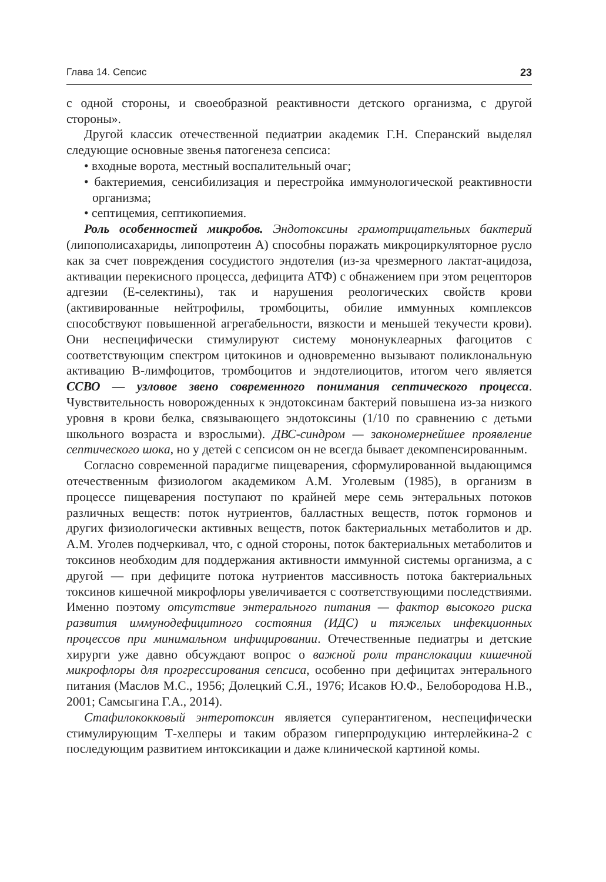Глава 14. Сепсис 23
с одной стороны, и своеобразной реактивности детского организма, с другой стороны».
Другой классик отечественной педиатрии академик Г.Н. Сперанский выделял следующие основные звенья патогенеза сепсиса:
• входные ворота, местный воспалительный очаг;
• бактериемия, сенсибилизация и перестройка иммунологической реактивности организма;
• септицемия, септикопиемия.
Роль особенностей микробов. Эндотоксины грамотрицательных бактерий (липополисахариды, липопротеин А) способны поражать микроциркуляторное русло как за счет повреждения сосудистого эндотелия (из-за чрезмерного лактат-ацидоза, активации перекисного процесса, дефицита АТФ) с обнажением при этом рецепторов адгезии (Е-селектины), так и нарушения реологических свойств крови (активированные нейтрофилы, тромбоциты, обилие иммунных комплексов способствуют повышенной агрегабельности, вязкости и меньшей текучести крови). Они неспецифически стимулируют систему мононуклеарных фагоцитов с соответствующим спектром цитокинов и одновременно вызывают поликлональную активацию В-лимфоцитов, тромбоцитов и эндотелиоцитов, итогом чего является ССВО — узловое звено современного понимания септического процесса. Чувствительность новорожденных к эндотоксинам бактерий повышена из-за низкого уровня в крови белка, связывающего эндотоксины (1/10 по сравнению с детьми школьного возраста и взрослыми). ДВС-синдром — закономернейшее проявление септического шока, но у детей с сепсисом он не всегда бывает декомпенсированным.
Согласно современной парадигме пищеварения, сформулированной выдающимся отечественным физиологом академиком А.М. Уголевым (1985), в организм в процессе пищеварения поступают по крайней мере семь энтеральных потоков различных веществ: поток нутриентов, балластных веществ, поток гормонов и других физиологически активных веществ, поток бактериальных метаболитов и др. А.М. Уголев подчеркивал, что, с одной стороны, поток бактериальных метаболитов и токсинов необходим для поддержания активности иммунной системы организма, а с другой — при дефиците потока нутриентов массивность потока бактериальных токсинов кишечной микрофлоры увеличивается с соответствующими последствиями. Именно поэтому отсутствие энтерального питания — фактор высокого риска развития иммунодефицитного состояния (ИДС) и тяжелых инфекционных процессов при минимальном инфицировании. Отечественные педиатры и детские хирурги уже давно обсуждают вопрос о важной роли транслокации кишечной микрофлоры для прогрессирования сепсиса, особенно при дефицитах энтерального питания (Маслов М.С., 1956; Долецкий С.Я., 1976; Исаков Ю.Ф., Белобородова Н.В., 2001; Самсыгина Г.А., 2014).
Стафилококковый энтеротоксин является суперантигеном, неспецифически стимулирующим Т-хелперы и таким образом гиперпродукцию интерлейкина-2 с последующим развитием интоксикации и даже клинической картиной комы.